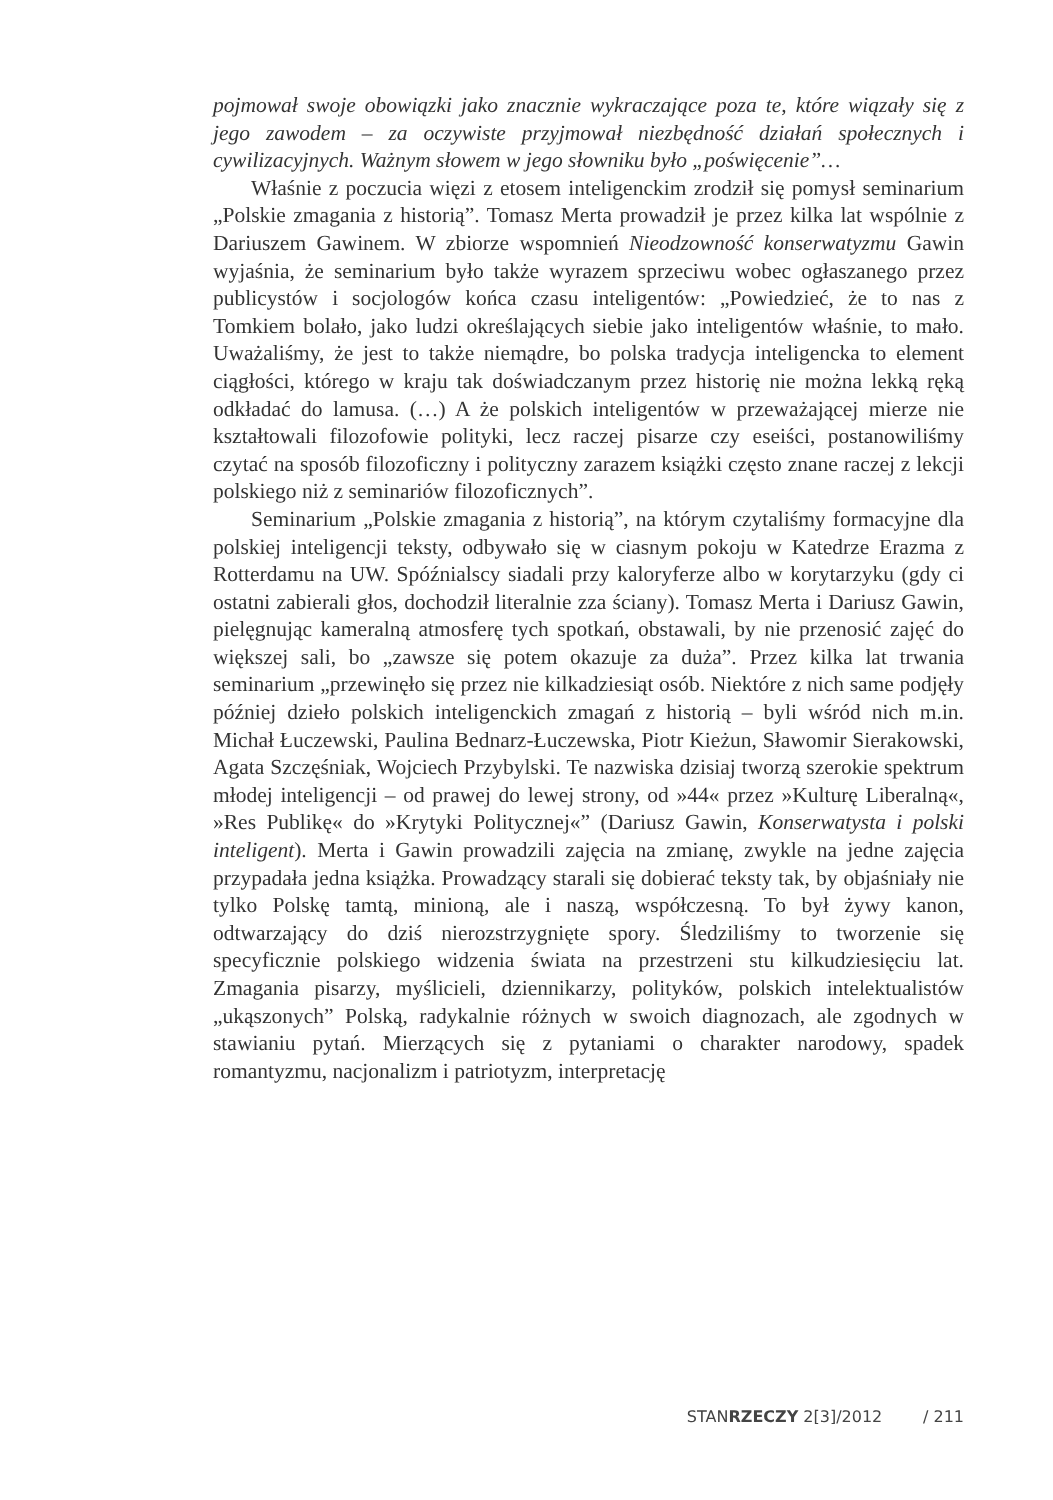pojmował swoje obowiązki jako znacznie wykraczające poza te, które wiązały się z jego zawodem – za oczywiste przyjmował niezbędność działań społecznych i cywilizacyjnych. Ważnym słowem w jego słowniku było „poświęcenie”…
Właśnie z poczucia więzi z etosem inteligenckim zrodził się pomysł seminarium „Polskie zmagania z historią”. Tomasz Merta prowadził je przez kilka lat wspólnie z Dariuszem Gawinem. W zbiorze wspomnień Nieodzowność konserwatyzmu Gawin wyjaśnia, że seminarium było także wyrazem sprzeciwu wobec ogłaszanego przez publicystów i socjologów końca czasu inteligentów: „Powiedzieć, że to nas z Tomkiem bolało, jako ludzi określających siebie jako inteligentów właśnie, to mało. Uważaliśmy, że jest to także niemądre, bo polska tradycja inteligencka to element ciągłości, którego w kraju tak doświadczanym przez historię nie można lekką ręką odkładać do lamusa. (…) A że polskich inteligentów w przeważającej mierze nie kształtowali filozofowie polityki, lecz raczej pisarze czy eseiści, postanowiliśmy czytać na sposób filozoficzny i polityczny zarazem książki często znane raczej z lekcji polskiego niż z seminariów filozoficznych”.
Seminarium „Polskie zmagania z historią”, na którym czytaliśmy formacyjne dla polskiej inteligencji teksty, odbywało się w ciasnym pokoju w Katedrze Erazma z Rotterdamu na UW. Spóźnialscy siadali przy kaloryferze albo w korytarzyku (gdy ci ostatni zabierali głos, dochodził literalnie zza ściany). Tomasz Merta i Dariusz Gawin, pielęgnując kameralną atmosferę tych spotkań, obstawali, by nie przenosić zajęć do większej sali, bo „zawsze się potem okazuje za duża”. Przez kilka lat trwania seminarium „przewinęło się przez nie kilkadziesiąt osób. Niektóre z nich same podjęły później dzieło polskich inteligenckich zmagań z historią – byli wśród nich m.in. Michał Łuczewski, Paulina Bednarz-Łuczewska, Piotr Kieżun, Sławomir Sierakowski, Agata Szczęśniak, Wojciech Przybylski. Te nazwiska dzisiaj tworzą szerokie spektrum młodej inteligencji – od prawej do lewej strony, od »44« przez »Kulturę Liberalną«, »Res Publikę« do »Krytyki Politycznej«” (Dariusz Gawin, Konserwatysta i polski inteligent). Merta i Gawin prowadzili zajęcia na zmianę, zwykle na jedne zajęcia przypadała jedna książka. Prowadzący starali się dobierać teksty tak, by objaśniały nie tylko Polskę tamtą, minioną, ale i naszą, współczesną. To był żywy kanon, odtwarzający do dziś nierozstrzygnięte spory. Śledziliśmy to tworzenie się specyficznie polskiego widzenia świata na przestrzeni stu kilkudziesięciu lat. Zmagania pisarzy, myślicieli, dziennikarzy, polityków, polskich intelektualistów „ukąszonych” Polską, radykalnie różnych w swoich diagnozach, ale zgodnych w stawianiu pytań. Mierzących się z pytaniami o charakter narodowy, spadek romantyzmu, nacjonalizm i patriotyzm, interpretację
STANRZECZY 2[3]/2012 / 211